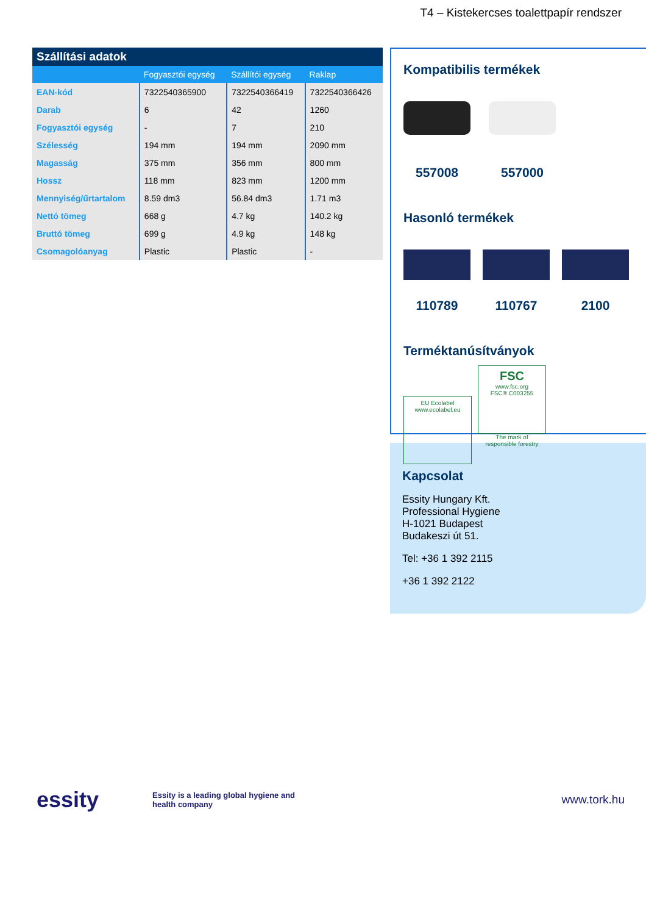T4 – Kistekercses toalettpapír rendszer
Szállítási adatok
| | Fogyasztói egység | Szállítói egység | Raklap |
| --- | --- | --- | --- |
| EAN-kód | 7322540365900 | 7322540366419 | 7322540366426 |
| Darab | 6 | 42 | 1260 |
| Fogyasztói egység | - | 7 | 210 |
| Szélesség | 194 mm | 194 mm | 2090 mm |
| Magasság | 375 mm | 356 mm | 800 mm |
| Hossz | 118 mm | 823 mm | 1200 mm |
| Mennyiség/űrtartalom | 8.59 dm3 | 56.84 dm3 | 1.71 m3 |
| Nettó tömeg | 668 g | 4.7 kg | 140.2 kg |
| Bruttó tömeg | 699 g | 4.9 kg | 148 kg |
| Csomagolóanyag | Plastic | Plastic | - |
Kompatibilis termékek
557008 557000
Hasonló termékek
110789 110767 2100
Terméktanúsítványok
EU Ecolabel
www.ecolabel.eu
FSC
www.fsc.org
FSC® C003255
The mark of
responsible forestry
Kapcsolat
Essity Hungary Kft.
Professional Hygiene
H-1021 Budapest
Budakeszi út 51.
Tel: +36 1 392 2115
+36 1 392 2122
essity
Essity is a leading global hygiene and health company
www.tork.hu